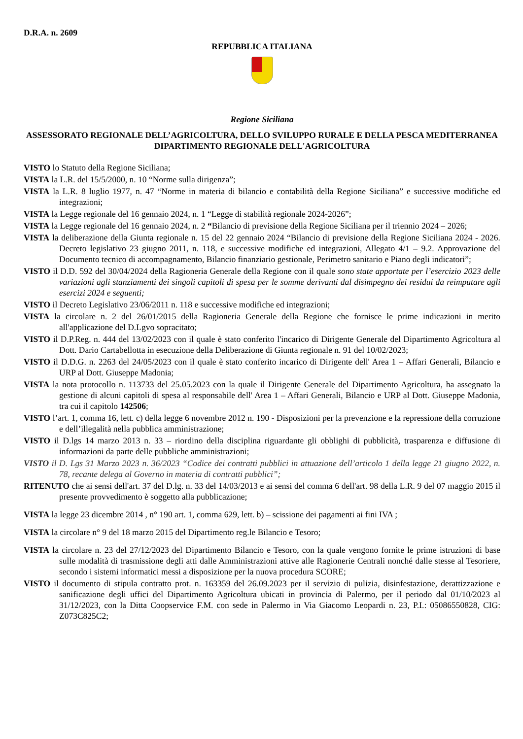D.R.A. n. 2609
REPUBBLICA ITALIANA
Regione Siciliana
ASSESSORATO REGIONALE DELL’AGRICOLTURA, DELLO SVILUPPO RURALE E DELLA PESCA MEDITERRANEA
DIPARTIMENTO REGIONALE DELL'AGRICOLTURA
VISTO lo Statuto della Regione Siciliana;
VISTA la L.R. del 15/5/2000, n. 10 “Norme sulla dirigenza”;
VISTA la L.R. 8 luglio 1977, n. 47 “Norme in materia di bilancio e contabilità della Regione Siciliana” e successive modifiche ed integrazioni;
VISTA la Legge regionale del 16 gennaio 2024, n. 1 “Legge di stabilità regionale 2024-2026”;
VISTA la Legge regionale del 16 gennaio 2024, n. 2 “Bilancio di previsione della Regione Siciliana per il triennio 2024 – 2026;
VISTA la deliberazione della Giunta regionale n. 15 del 22 gennaio 2024 “Bilancio di previsione della Regione Siciliana 2024 - 2026. Decreto legislativo 23 giugno 2011, n. 118, e successive modifiche ed integrazioni, Allegato 4/1 – 9.2. Approvazione del Documento tecnico di accompagnamento, Bilancio finanziario gestionale, Perimetro sanitario e Piano degli indicatori”;
VISTO il D.D. 592 del 30/04/2024 della Ragioneria Generale della Regione con il quale sono state apportate per l’esercizio 2023 delle variazioni agli stanziamenti dei singoli capitoli di spesa per le somme derivanti dal disimpegno dei residui da reimputare agli esercizi 2024 e seguenti;
VISTO il Decreto Legislativo 23/06/2011 n. 118 e successive modifiche ed integrazioni;
VISTA la circolare n. 2 del 26/01/2015 della Ragioneria Generale della Regione che fornisce le prime indicazioni in merito all'applicazione del D.Lgvo sopracitato;
VISTO il D.P.Reg. n. 444 del 13/02/2023 con il quale è stato conferito l'incarico di Dirigente Generale del Dipartimento Agricoltura al Dott. Dario Cartabellotta in esecuzione della Deliberazione di Giunta regionale n. 91 del 10/02/2023;
VISTO il D.D.G. n. 2263 del 24/05/2023 con il quale è stato conferito incarico di Dirigente dell' Area 1 – Affari Generali, Bilancio e URP al Dott. Giuseppe Madonia;
VISTA la nota protocollo n. 113733 del 25.05.2023 con la quale il Dirigente Generale del Dipartimento Agricoltura, ha assegnato la gestione di alcuni capitoli di spesa al responsabile dell' Area 1 – Affari Generali, Bilancio e URP al Dott. Giuseppe Madonia, tra cui il capitolo 142506;
VISTO l’art. 1, comma 16, lett. c) della legge 6 novembre 2012 n. 190 - Disposizioni per la prevenzione e la repressione della corruzione e dell’illegalità nella pubblica amministrazione;
VISTO il D.lgs 14 marzo 2013 n. 33 – riordino della disciplina riguardante gli obblighi di pubblicità, trasparenza e diffusione di informazioni da parte delle pubbliche amministrazioni;
VISTO il D. Lgs 31 Marzo 2023 n. 36/2023 “Codice dei contratti pubblici in attuazione dell’articolo 1 della legge 21 giugno 2022, n. 78, recante delega al Governo in materia di contratti pubblici”;
RITENUTO che ai sensi dell'art. 37 del D.lg. n. 33 del 14/03/2013 e ai sensi del comma 6 dell'art. 98 della L.R. 9 del 07 maggio 2015 il presente provvedimento è soggetto alla pubblicazione;
VISTA la legge 23 dicembre 2014 , n° 190 art. 1, comma 629, lett. b) – scissione dei pagamenti ai fini IVA ;
VISTA la circolare n° 9 del 18 marzo 2015 del Dipartimento reg.le Bilancio e Tesoro;
VISTA la circolare n. 23 del 27/12/2023 del Dipartimento Bilancio e Tesoro, con la quale vengono fornite le prime istruzioni di base sulle modalità di trasmissione degli atti dalle Amministrazioni attive alle Ragionerie Centrali nonché dalle stesse al Tesoriere, secondo i sistemi informatici messi a disposizione per la nuova procedura SCORE;
VISTO il documento di stipula contratto prot. n. 163359 del 26.09.2023 per il servizio di pulizia, disinfestazione, derattizzazione e sanificazione degli uffici del Dipartimento Agricoltura ubicati in provincia di Palermo, per il periodo dal 01/10/2023 al 31/12/2023, con la Ditta Coopservice F.M. con sede in Palermo in Via Giacomo Leopardi n. 23, P.I.: 05086550828, CIG: Z073C825C2;